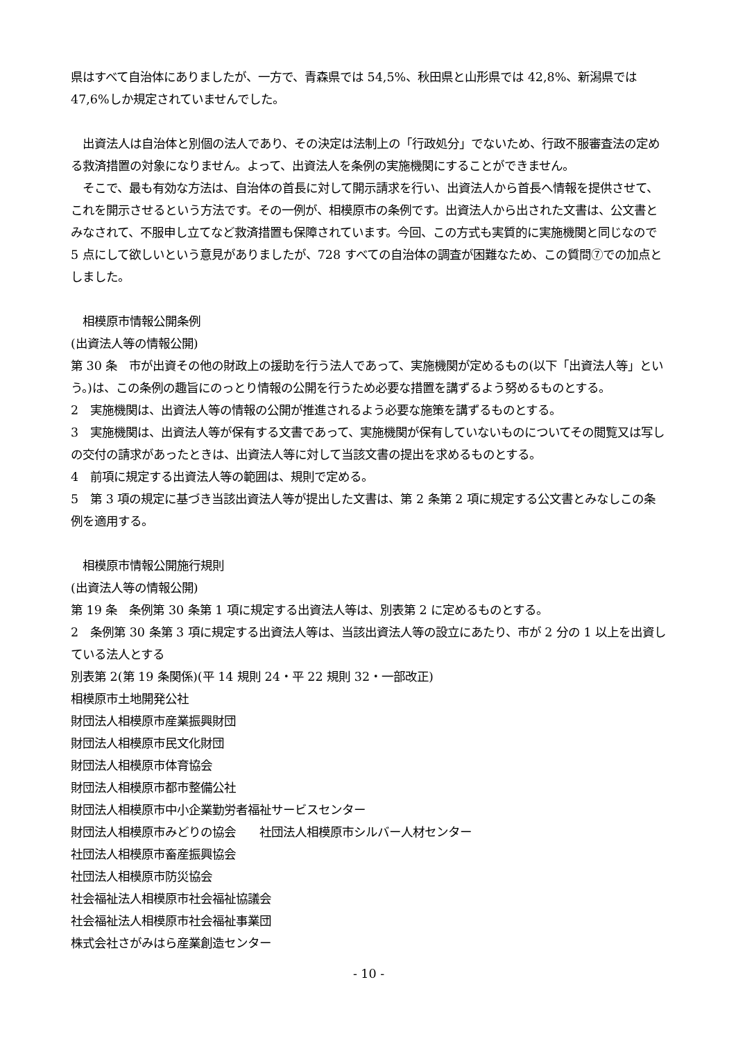県はすべて自治体にありましたが、一方で、青森県では 54,5%、秋田県と山形県では 42,8%、新潟県では 47,6%しか規定されていませんでした。
　出資法人は自治体と別個の法人であり、その決定は法制上の「行政処分」でないため、行政不服審査法の定める救済措置の対象になりません。よって、出資法人を条例の実施機関にすることができません。
　そこで、最も有効な方法は、自治体の首長に対して開示請求を行い、出資法人から首長へ情報を提供させて、これを開示させるという方法です。その一例が、相模原市の条例です。出資法人から出された文書は、公文書とみなされて、不服申し立てなど救済措置も保障されています。今回、この方式も実質的に実施機関と同じなので 5 点にして欲しいという意見がありましたが、728 すべての自治体の調査が困難なため、この質問⑦での加点としました。
　相模原市情報公開条例
(出資法人等の情報公開)
第 30 条　市が出資その他の財政上の援助を行う法人であって、実施機関が定めるもの(以下「出資法人等」という。)は、この条例の趣旨にのっとり情報の公開を行うため必要な措置を講ずるよう努めるものとする。
2　実施機関は、出資法人等の情報の公開が推進されるよう必要な施策を講ずるものとする。
3　実施機関は、出資法人等が保有する文書であって、実施機関が保有していないものについてその閲覧又は写しの交付の請求があったときは、出資法人等に対して当該文書の提出を求めるものとする。
4　前項に規定する出資法人等の範囲は、規則で定める。
5　第 3 項の規定に基づき当該出資法人等が提出した文書は、第 2 条第 2 項に規定する公文書とみなしこの条例を適用する。
　相模原市情報公開施行規則
(出資法人等の情報公開)
第 19 条　条例第 30 条第 1 項に規定する出資法人等は、別表第 2 に定めるものとする。
2　条例第 30 条第 3 項に規定する出資法人等は、当該出資法人等の設立にあたり、市が 2 分の 1 以上を出資している法人とする
別表第 2(第 19 条関係)(平 14 規則 24・平 22 規則 32・一部改正)
相模原市土地開発公社
財団法人相模原市産業振興財団
財団法人相模原市民文化財団
財団法人相模原市体育協会
財団法人相模原市都市整備公社
財団法人相模原市中小企業勤労者福祉サービスセンター
財団法人相模原市みどりの協会　　社団法人相模原市シルバー人材センター
社団法人相模原市畜産振興協会
社団法人相模原市防災協会
社会福祉法人相模原市社会福祉協議会
社会福祉法人相模原市社会福祉事業団
株式会社さがみはら産業創造センター
- 10 -